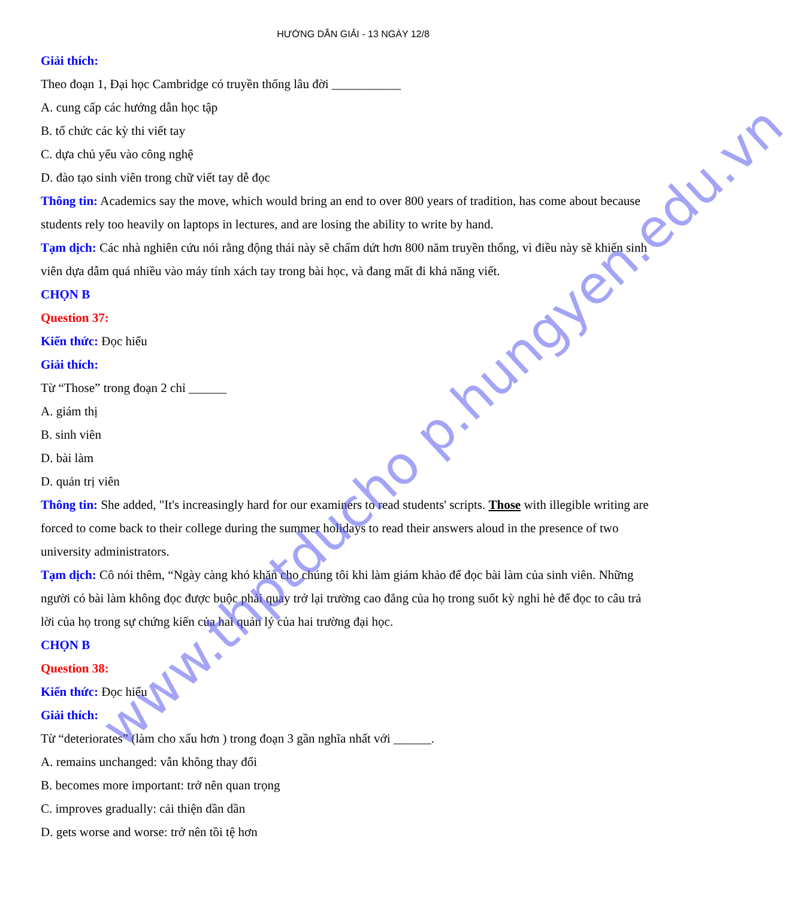HƯỚNG DẪN GIẢI - 13 NGÀY 12/8
Giải thích:
Theo đoạn 1, Đại học Cambridge có truyền thống lâu đời ___________
A. cung cấp các hướng dẫn học tập
B. tổ chức các kỳ thi viết tay
C. dựa chủ yếu vào công nghệ
D. đào tạo sinh viên trong chữ viết tay dễ đọc
Thông tin: Academics say the move, which would bring an end to over 800 years of tradition, has come about because students rely too heavily on laptops in lectures, and are losing the ability to write by hand.
Tạm dịch: Các nhà nghiên cứu nói rằng động thái này sẽ chấm dứt hơn 800 năm truyền thống, vì điều này sẽ khiến sinh viên dựa dẫm quá nhiều vào máy tính xách tay trong bài học, và đang mất đi khả năng viết.
CHỌN B
Question 37:
Kiến thức: Đọc hiểu
Giải thích:
Từ “Those” trong đoạn 2 chỉ ______
A. giám thị
B. sinh viên
D. bài làm
D. quản trị viên
Thông tin: She added, "It's increasingly hard for our examiners to read students' scripts. Those with illegible writing are forced to come back to their college during the summer holidays to read their answers aloud in the presence of two university administrators.
Tạm dịch: Cô nói thêm, “Ngày càng khó khăn cho chúng tôi khi làm giám khảo để đọc bài làm của sinh viên. Những người có bài làm không đọc được buộc phải quay trở lại trường cao đẳng của họ trong suốt kỳ nghỉ hè để đọc to câu trả lời của họ trong sự chứng kiến của hai quản lý của hai trường đại học.
CHỌN B
Question 38:
Kiến thức: Đọc hiểu
Giải thích:
Từ “deteriorates” (làm cho xấu hơn ) trong đoạn 3 gần nghĩa nhất với ______.
A. remains unchanged: vẫn không thay đổi
B. becomes more important: trở nên quan trọng
C. improves gradually: cải thiện dần dần
D. gets worse and worse: trở nên tồi tệ hơn
www.thptducho p.hungyen.edu.vn